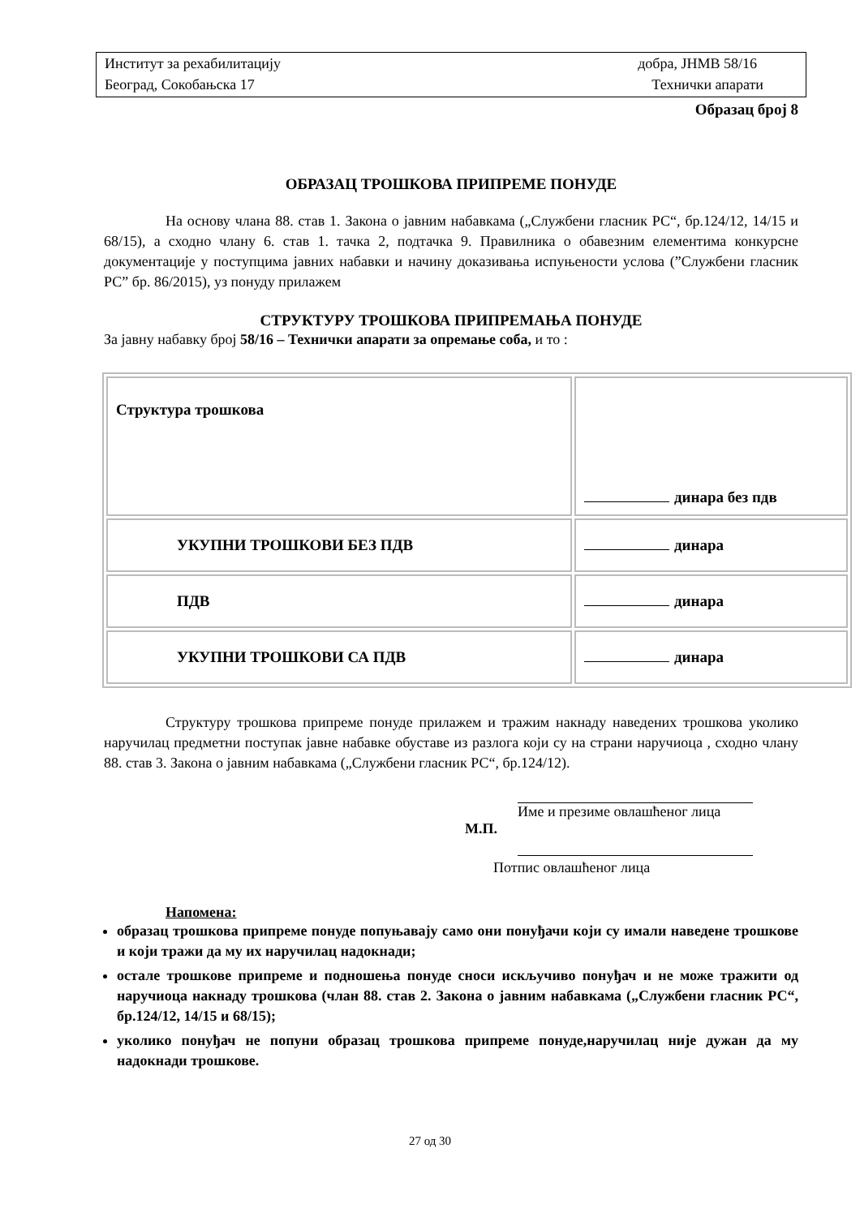| Институт за рехабилитацију | добра, ЈНМВ 58/16 |
| Београд, Сокобањска 17 | Технички апарати |
Образац број 8
ОБРАЗАЦ ТРОШКОВА ПРИПРЕМЕ ПОНУДЕ
На основу члана 88. став 1. Закона о јавним набавкама („Службени гласник РС“, бр.124/12, 14/15 и 68/15), а сходно члану 6. став 1. тачка 2, подтачка 9. Правилника о обавезним елементима конкурсне документације у поступцима јавних набавки и начину доказивања испуњености услова (”Службени гласник РС” бр. 86/2015), уз понуду прилажем
СТРУКТУРУ ТРОШКОВА ПРИПРЕМАЊА ПОНУДЕ
За јавну набавку број 58/16 – Технички апарати за опремање соба, и то :
| Структура трошкова | динара без пдв |
| УКУПНИ ТРОШКОВИ БЕЗ ПДВ | динара |
| ПДВ | динара |
| УКУПНИ ТРОШКОВИ СА ПДВ | динара |
Структуру трошкова припреме понуде прилажем и тражим накнаду наведених трошкова уколико наручилац предметни поступак јавне набавке обуставе из разлога који су на страни наручиоца , сходно члану 88. став 3. Закона о јавним набавкама („Службени гласник РС“, бр.124/12).
Име и презиме овлашћеног лица
М.П.
Потпис овлашћеног лица
Напомена:
образац трошкова припреме понуде попуњавају само они понуђачи који су имали наведене трошкове и који тражи да му их наручилац надокнади;
остале трошкове припреме и подношења понуде сноси искључиво понуђач и не може тражити од наручиоца накнаду трошкова (члан 88. став 2. Закона о јавним набавкама („Службени гласник РС“, бр.124/12, 14/15 и 68/15);
уколико понуђач не попуни образац трошкова припреме понуде,наручилац није дужан да му надокнади трошкове.
27 од 30